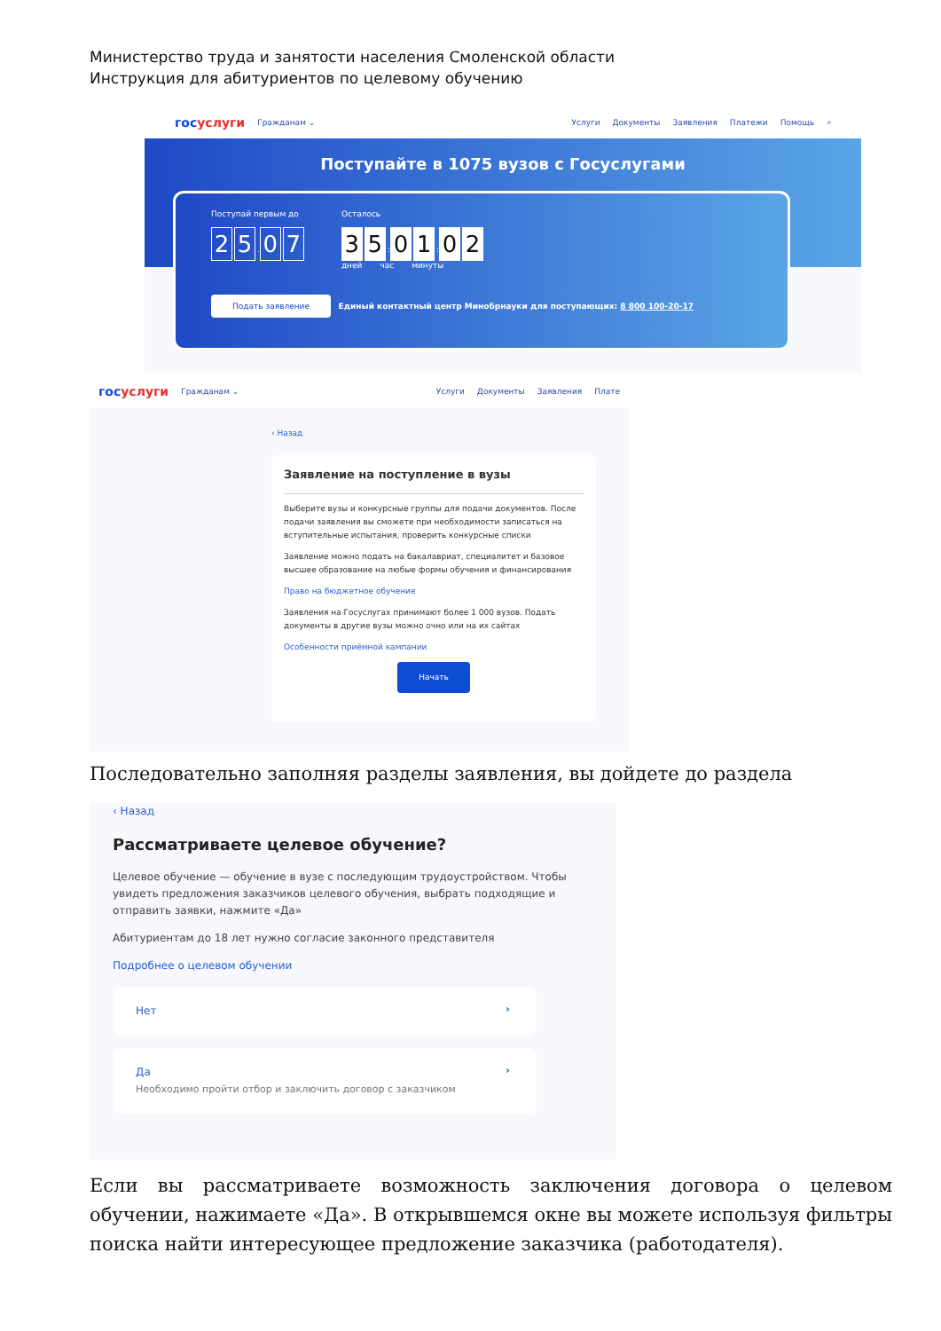Министерство труда и занятости населения Смоленской области
Инструкция для абитуриентов по целевому обучению
госуслуги Гражданам ⌄ Услуги Документы Заявления Платежи Помощь ⌕
Поступайте в 1075 вузов с Госуслугами
Поступай первым до
2 5. 0 7
Осталось
3 5: 0 1: 0 2
дней час минуты
Подать заявление Единый контактный центр Минобрнауки для поступающих: 8 800 100-20-17
госуслуги Гражданам ⌄ Услуги Документы Заявления Плате
‹ Назад
Заявление на поступление в вузы
Выберите вузы и конкурсные группы для подачи документов. После подачи заявления вы сможете при необходимости записаться на вступительные испытания, проверить конкурсные списки
Заявление можно подать на бакалавриат, специалитет и базовое высшее образование на любые формы обучения и финансирования
Право на бюджетное обучение
Заявления на Госуслугах принимают более 1 000 вузов. Подать документы в другие вузы можно очно или на их сайтах
Особенности приёмной кампании
Начать
Последовательно заполняя разделы заявления, вы дойдете до раздела
‹ Назад
Рассматриваете целевое обучение?
Целевое обучение — обучение в вузе с последующим трудоустройством. Чтобы увидеть предложения заказчиков целевого обучения, выбрать подходящие и отправить заявки, нажмите «Да»
Абитуриентам до 18 лет нужно согласие законного представителя
Подробнее о целевом обучении
Нет ›
Да ›
Необходимо пройти отбор и заключить договор с заказчиком
Если вы рассматриваете возможность заключения договора о целевом обучении, нажимаете «Да». В открывшемся окне вы можете используя фильтры поиска найти интересующее предложение заказчика (работодателя).